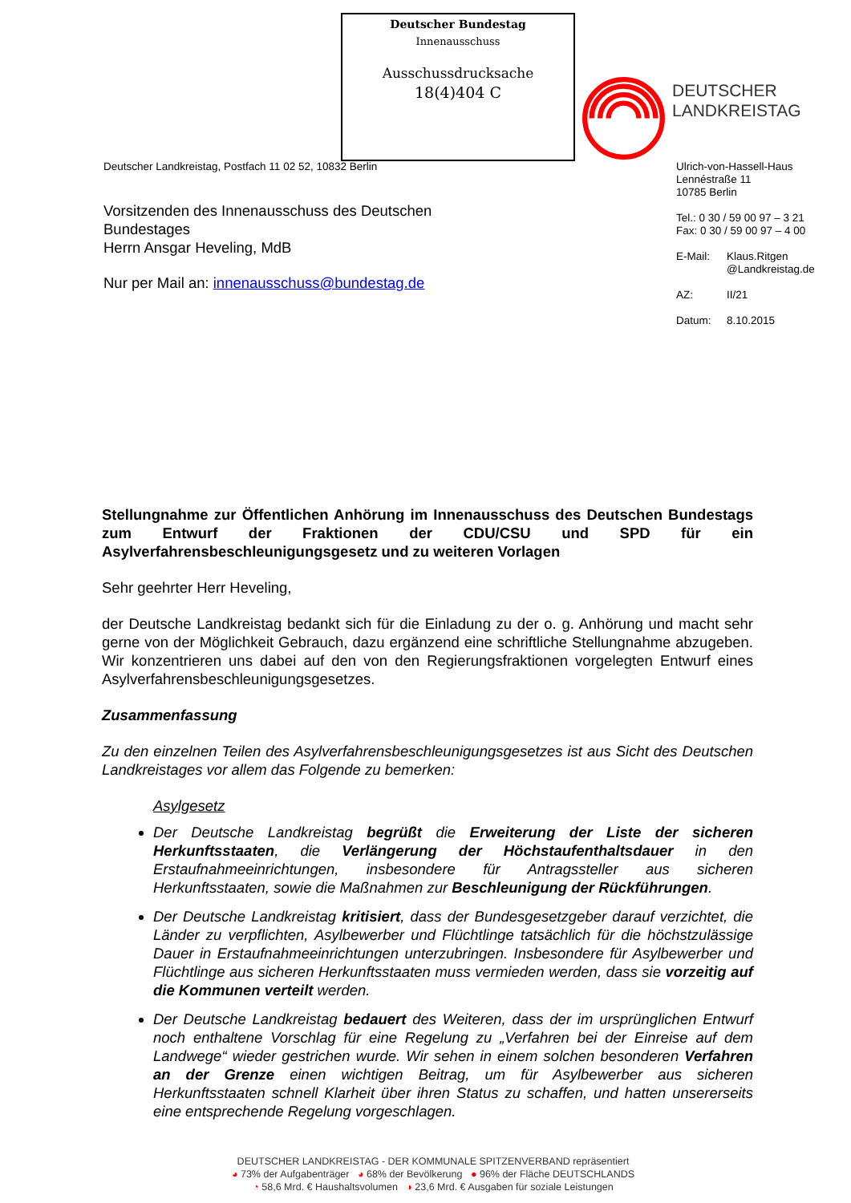Deutscher Bundestag
Innenausschuss
Ausschussdrucksache
18(4)404 C
DEUTSCHER
LANDKREISTAG
Deutscher Landkreistag, Postfach 11 02 52, 10832 Berlin
Vorsitzenden des Innenausschuss des Deutschen Bundestages
Herrn Ansgar Heveling, MdB
Nur per Mail an: innenausschuss@bundestag.de
Ulrich-von-Hassell-Haus
Lennéstraße 11
10785 Berlin
Tel.: 0 30 / 59 00 97 – 3 21
Fax: 0 30 / 59 00 97 – 4 00
| E-Mail: | Klaus.Ritgen @Landkreistag.de |
| AZ: | II/21 |
| Datum: | 8.10.2015 |
Stellungnahme zur Öffentlichen Anhörung im Innenausschuss des Deutschen Bundestags zum Entwurf der Fraktionen der CDU/CSU und SPD für ein Asylverfahrensbeschleunigungsgesetz und zu weiteren Vorlagen
Sehr geehrter Herr Heveling,
der Deutsche Landkreistag bedankt sich für die Einladung zu der o. g. Anhörung und macht sehr gerne von der Möglichkeit Gebrauch, dazu ergänzend eine schriftliche Stellungnahme abzugeben. Wir konzentrieren uns dabei auf den von den Regierungsfraktionen vorgelegten Entwurf eines Asylverfahrensbeschleunigungsgesetzes.
Zusammenfassung
Zu den einzelnen Teilen des Asylverfahrensbeschleunigungsgesetzes ist aus Sicht des Deutschen Landkreistages vor allem das Folgende zu bemerken:
Asylgesetz
Der Deutsche Landkreistag begrüßt die Erweiterung der Liste der sicheren Herkunftsstaaten, die Verlängerung der Höchstaufenthaltsdauer in den Erstaufnahmeeinrichtungen, insbesondere für Antragssteller aus sicheren Herkunftsstaaten, sowie die Maßnahmen zur Beschleunigung der Rückführungen.
Der Deutsche Landkreistag kritisiert, dass der Bundesgesetzgeber darauf verzichtet, die Länder zu verpflichten, Asylbewerber und Flüchtlinge tatsächlich für die höchstzulässige Dauer in Erstaufnahmeeinrichtungen unterzubringen. Insbesondere für Asylbewerber und Flüchtlinge aus sicheren Herkunftsstaaten muss vermieden werden, dass sie vorzeitig auf die Kommunen verteilt werden.
Der Deutsche Landkreistag bedauert des Weiteren, dass der im ursprünglichen Entwurf noch enthaltene Vorschlag für eine Regelung zu „Verfahren bei der Einreise auf dem Landwege“ wieder gestrichen wurde. Wir sehen in einem solchen besonderen Verfahren an der Grenze einen wichtigen Beitrag, um für Asylbewerber aus sicheren Herkunftsstaaten schnell Klarheit über ihren Status zu schaffen, und hatten unsererseits eine entsprechende Regelung vorgeschlagen.
DEUTSCHER LANDKREISTAG - DER KOMMUNALE SPITZENVERBAND repräsentiert
◕ 73% der Aufgabenträger ◕ 68% der Bevölkerung ● 96% der Fläche DEUTSCHLANDS
◔ 58,6 Mrd. € Haushaltsvolumen ◑ 23,6 Mrd. € Ausgaben für soziale Leistungen